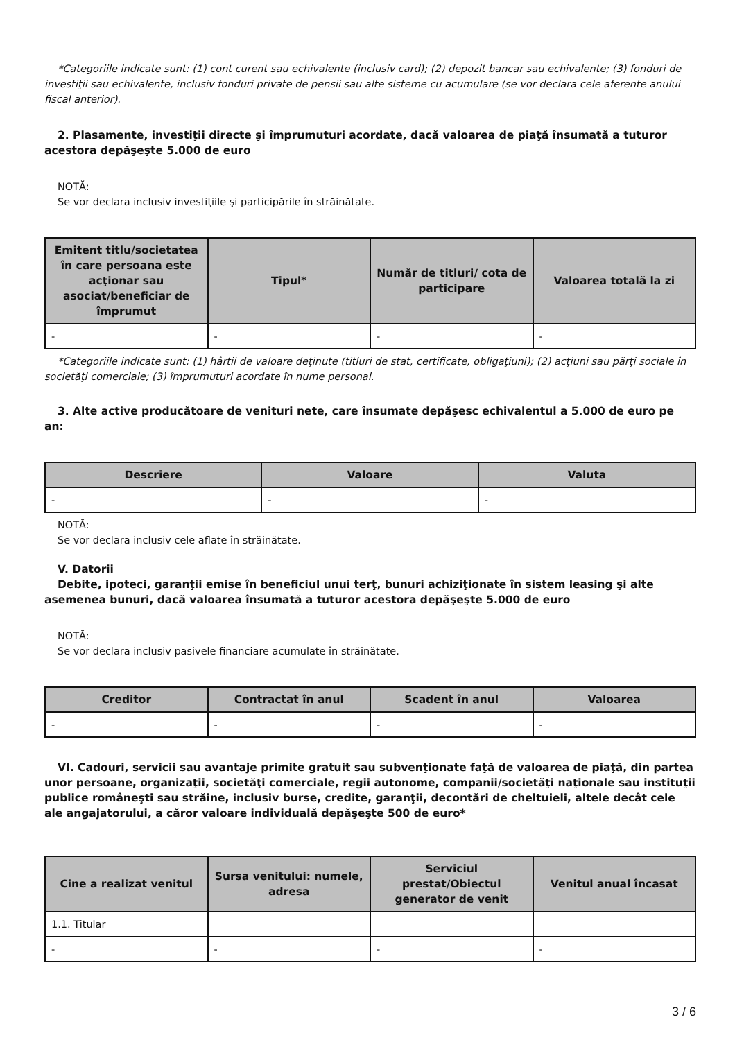*Categoriile indicate sunt: (1) cont curent sau echivalente (inclusiv card); (2) depozit bancar sau echivalente; (3) fonduri de investiţii sau echivalente, inclusiv fonduri private de pensii sau alte sisteme cu acumulare (se vor declara cele aferente anului fiscal anterior).
2. Plasamente, investiţii directe şi împrumuturi acordate, dacă valoarea de piaţă însumată a tuturor acestora depăşeşte 5.000 de euro
NOTĂ:
Se vor declara inclusiv investiţiile şi participările în străinătate.
| Emitent titlu/societatea în care persoana este acţionar sau asociat/beneficiar de împrumut | Tipul* | Număr de titluri/ cota de participare | Valoarea totală la zi |
| --- | --- | --- | --- |
| - | - | - | - |
*Categoriile indicate sunt: (1) hârtii de valoare deţinute (titluri de stat, certificate, obligaţiuni); (2) acţiuni sau părţi sociale în societăţi comerciale; (3) împrumuturi acordate în nume personal.
3. Alte active producătoare de venituri nete, care însumate depăşesc echivalentul a 5.000 de euro pe an:
| Descriere | Valoare | Valuta |
| --- | --- | --- |
| - | - | - |
NOTĂ:
Se vor declara inclusiv cele aflate în străinătate.
V. Datorii
Debite, ipoteci, garanţii emise în beneficiul unui terţ, bunuri achiziţionate în sistem leasing şi alte asemenea bunuri, dacă valoarea însumată a tuturor acestora depăşeşte 5.000 de euro
NOTĂ:
Se vor declara inclusiv pasivele financiare acumulate în străinătate.
| Creditor | Contractat în anul | Scadent în anul | Valoarea |
| --- | --- | --- | --- |
| - | - | - | - |
VI. Cadouri, servicii sau avantaje primite gratuit sau subvenţionate faţă de valoarea de piaţă, din partea unor persoane, organizaţii, societăţi comerciale, regii autonome, companii/societăţi naţionale sau instituţii publice româneşti sau străine, inclusiv burse, credite, garanţii, decontări de cheltuieli, altele decât cele ale angajatorului, a căror valoare individuală depăşeşte 500 de euro*
| Cine a realizat venitul | Sursa venitului: numele, adresa | Serviciul prestat/Obiectul generator de venit | Venitul anual încasat |
| --- | --- | --- | --- |
| 1.1. Titular | | | |
| - | - | - | - |
3 / 6